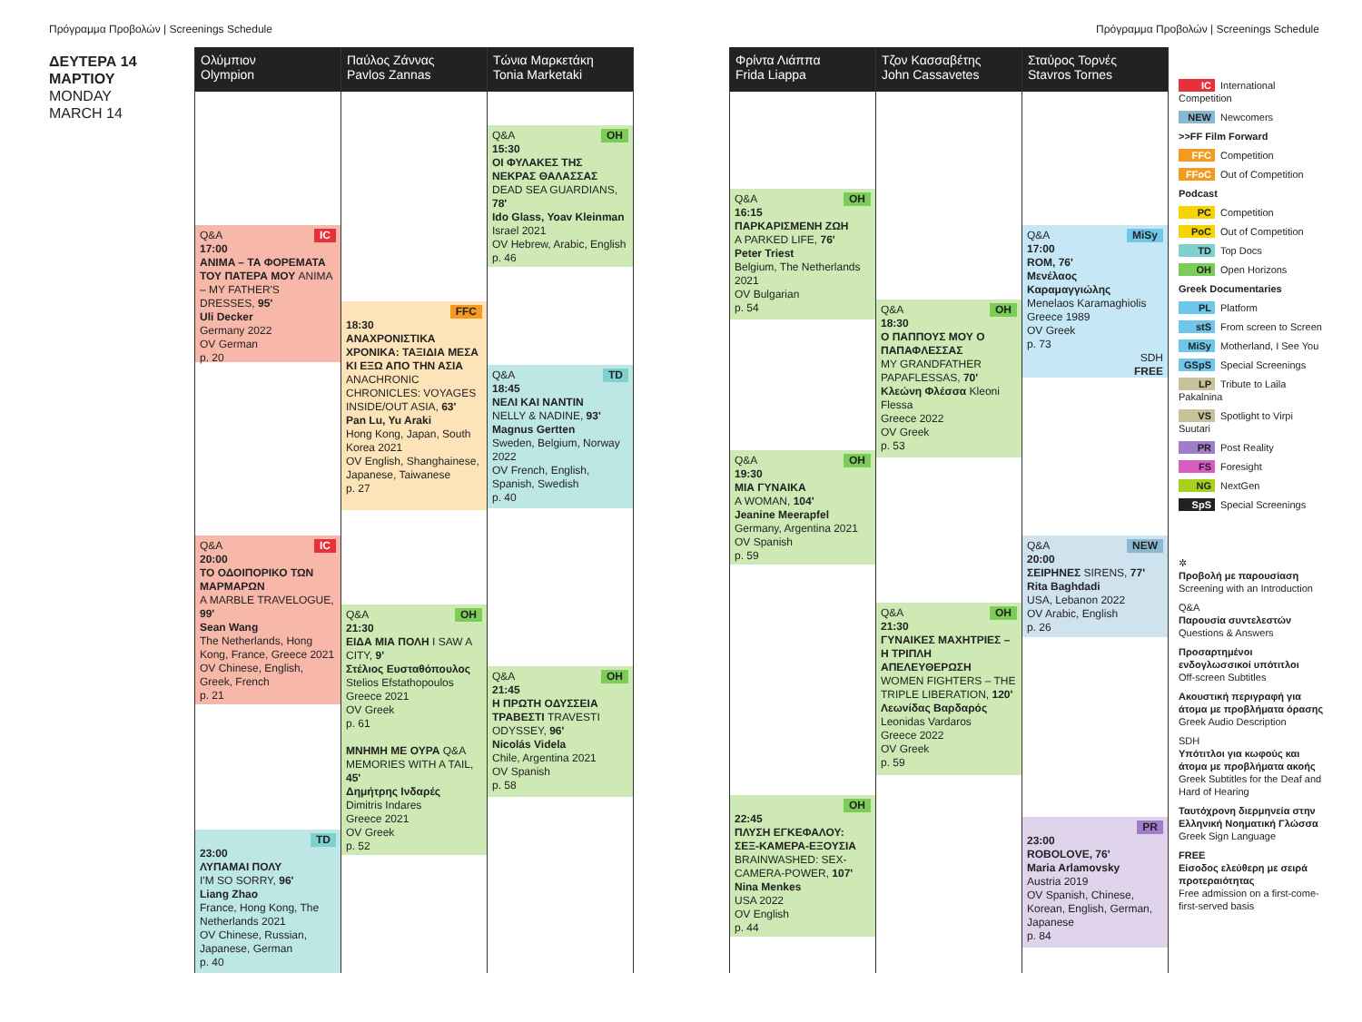Πρόγραμμα Προβολών | Screenings Schedule
Πρόγραμμα Προβολών | Screenings Schedule
ΔΕΥΤΕΡΑ 14
ΜΑΡΤΙΟΥ
MONDAY
MARCH 14
Ολύμπιον
Olympion
IC Q&A
17:00
ANIMA – ΤΑ ΦΟΡΕΜΑΤΑ ΤΟΥ ΠΑΤΕΡΑ ΜΟΥ ANIMA – MY FATHER'S DRESSES, 95'
Uli Decker
Germany 2022
OV German
p. 20
IC Q&A
20:00
ΤΟ ΟΔΟΙΠΟΡΙΚΟ ΤΩΝ ΜΑΡΜΑΡΩΝ
A MARBLE TRAVELOGUE, 99'
Sean Wang
The Netherlands, Hong Kong, France, Greece 2021
OV Chinese, English, Greek, French
p. 21
TD
23:00
ΛΥΠΑΜΑΙ ΠΟΛΥ
I'M SO SORRY, 96'
Liang Zhao
France, Hong Kong, The Netherlands 2021
OV Chinese, Russian, Japanese, German
p. 40
Παύλος Ζάννας
Pavlos Zannas
FFC
18:30
ΑΝΑΧΡΟΝΙΣΤΙΚΑ ΧΡΟΝΙΚΑ: ΤΑΞΙΔΙΑ ΜΕΣΑ ΚΙ ΕΞΩ ΑΠΟ ΤΗΝ ΑΣΙΑ
ANACHRONIC CHRONICLES: VOYAGES INSIDE/OUT ASIA, 63'
Pan Lu, Yu Araki
Hong Kong, Japan, South Korea 2021
OV English, Shanghainese, Japanese, Taiwanese
p. 27
OH Q&A
21:30
ΕΙΔΑ ΜΙΑ ΠΟΛΗ I SAW A CITY, 9'
Στέλιος Ευσταθόπουλος
Stelios Efstathopoulos
Greece 2021
OV Greek
p. 61
ΜΝΗΜΗ ΜΕ ΟΥΡΑ Q&A
MEMORIES WITH A TAIL, 45'
Δημήτρης Ινδαρές
Dimitris Indares
Greece 2021
OV Greek
p. 52
Τώνια Μαρκετάκη
Tonia Marketaki
OH Q&A
15:30
ΟΙ ΦΥΛΑΚΕΣ ΤΗΣ ΝΕΚΡΑΣ ΘΑΛΑΣΣΑΣ
DEAD SEA GUARDIANS, 78'
Ido Glass, Yoav Kleinman
Israel 2021
OV Hebrew, Arabic, English
p. 46
TD Q&A
18:45
ΝΕΛΙ ΚΑΙ ΝΑΝΤΙΝ
NELLY & NADINE, 93'
Magnus Gertten
Sweden, Belgium, Norway 2022
OV French, English, Spanish, Swedish
p. 40
OH Q&A
21:45
Η ΠΡΩΤΗ ΟΔΥΣΣΕΙΑ ΤΡΑΒΕΣΤΙ TRAVESTI ODYSSEY, 96'
Nicolás Videla
Chile, Argentina 2021
OV Spanish
p. 58
Φρίντα Λιάππα
Frida Liappa
OH Q&A
16:15
ΠΑΡΚΑΡΙΣΜΕΝΗ ΖΩΗ
A PARKED LIFE, 76'
Peter Triest
Belgium, The Netherlands 2021
OV Bulgarian
p. 54
OH Q&A
19:30
ΜΙΑ ΓΥΝΑΙΚΑ
A WOMAN, 104'
Jeanine Meerapfel
Germany, Argentina 2021
OV Spanish
p. 59
OH
22:45
ΠΛΥΣΗ ΕΓΚΕΦΑΛΟΥ: ΣΕΞ-ΚΑΜΕΡΑ-ΕΞΟΥΣΙΑ
BRAINWASHED: SEX-CAMERA-POWER, 107'
Nina Menkes
USA 2022
OV English
p. 44
Τζον Κασσαβέτης
John Cassavetes
OH Q&A
18:30
Ο ΠΑΠΠΟΥΣ ΜΟΥ Ο ΠΑΠΑΦΛΕΣΣΑΣ
MY GRANDFATHER PAPAFLESSAS, 70'
Κλεώνη Φλέσσα Kleoni Flessa
Greece 2022
OV Greek
p. 53
OH Q&A
21:30
ΓΥΝΑΙΚΕΣ ΜΑΧΗΤΡΙΕΣ – Η ΤΡΙΠΛΗ ΑΠΕΛΕΥΘΕΡΩΣΗ
WOMEN FIGHTERS – THE TRIPLE LIBERATION, 120'
Λεωνίδας Βαρδαρός
Leonidas Vardaros
Greece 2022
OV Greek
p. 59
Σταύρος Τορνές
Stavros Tornes
MiSy Q&A
17:00
ROM, 76'
Μενέλαος Καραμαγγιώλης
Menelaos Karamaghiolis
Greece 1989
OV Greek
p. 73
SDH
FREE
NEW Q&A
20:00
ΣΕΙΡΗΝΕΣ SIRENS, 77'
Rita Baghdadi
USA, Lebanon 2022
OV Arabic, English
p. 26
PR
23:00
ROBOLOVE, 76'
Maria Arlamovsky
Austria 2019
OV Spanish, Chinese, Korean, English, German, Japanese
p. 84
IC International Competition
NEW Newcomers
>>FF Film Forward
FFC Competition
FFoC Out of Competition
Podcast
PC Competition
PoC Out of Competition
TD Top Docs
OH Open Horizons
Greek Documentaries
PL Platform
stS From screen to Screen
MiSy Motherland, I See You
GSpS Special Screenings
LP Tribute to Laila Pakalnina
VS Spotlight to Virpi Suutari
PR Post Reality
FS Foresight
NG NextGen
SpS Special Screenings
✲
Προβολή με παρουσίαση
Screening with an Introduction
Q&A
Παρουσία συντελεστών
Questions & Answers
Προσαρτημένοι ενδογλωσσικοί υπότιτλοι
Off-screen Subtitles
Ακουστική περιγραφή για άτομα με προβλήματα όρασης
Greek Audio Description
SDH
Υπότιτλοι για κωφούς και άτομα με προβλήματα ακοής
Greek Subtitles for the Deaf and Hard of Hearing
Ταυτόχρονη διερμηνεία στην Ελληνική Νοηματική Γλώσσα
Greek Sign Language
FREE
Είσοδος ελεύθερη με σειρά προτεραιότητας
Free admission on a first-come-first-served basis